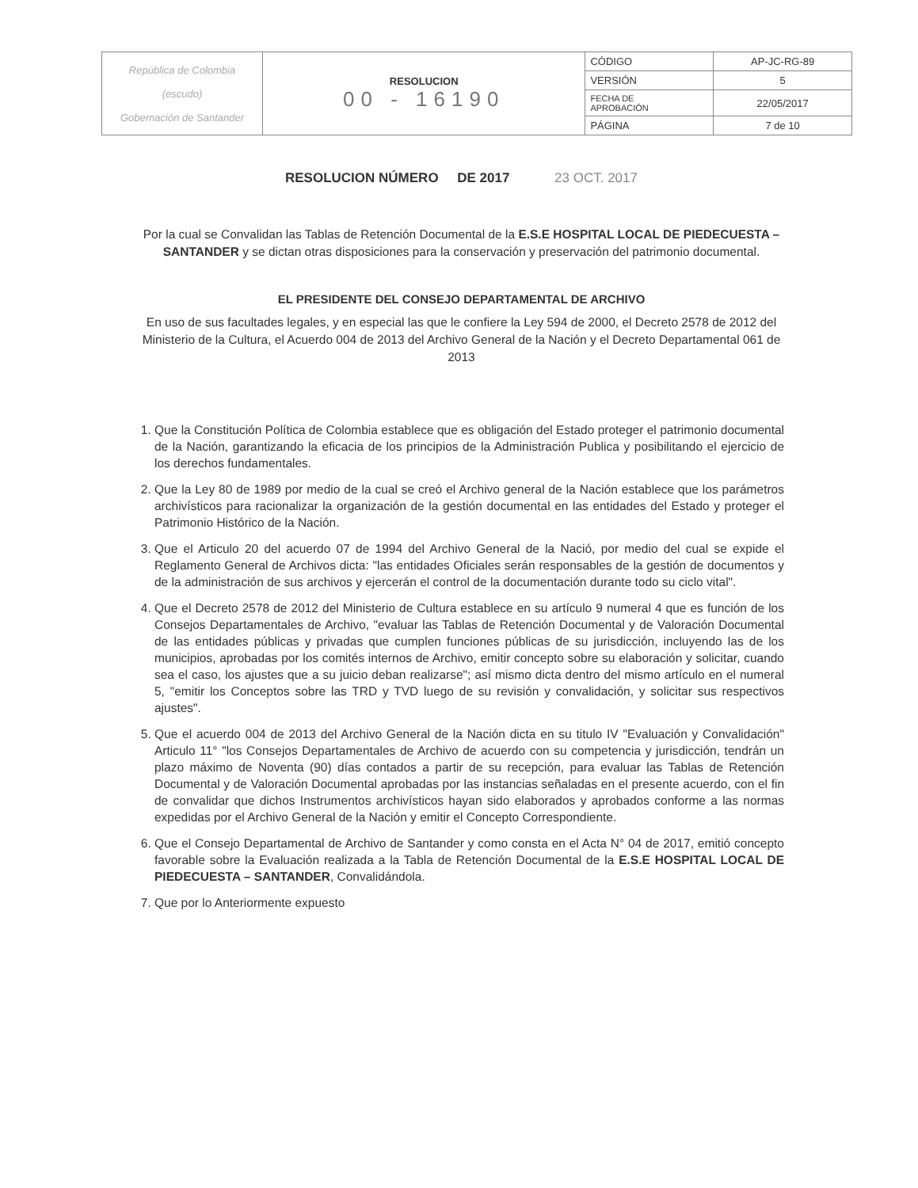| República de Colombia (escudo) Gobernación de Santander | RESOLUCION 00 - 16190 | CÓDIGO | AP-JC-RG-89 |
| | | VERSIÓN | 5 |
| | | FECHA DE APROBACIÓN | 22/05/2017 |
| | | PÁGINA | 7 de 10 |
RESOLUCION NÚMERO DE 2017 23 OCT. 2017
Por la cual se Convalidan las Tablas de Retención Documental de la E.S.E HOSPITAL LOCAL DE PIEDECUESTA – SANTANDER y se dictan otras disposiciones para la conservación y preservación del patrimonio documental.
EL PRESIDENTE DEL CONSEJO DEPARTAMENTAL DE ARCHIVO
En uso de sus facultades legales, y en especial las que le confiere la Ley 594 de 2000, el Decreto 2578 de 2012 del Ministerio de la Cultura, el Acuerdo 004 de 2013 del Archivo General de la Nación y el Decreto Departamental 061 de 2013
1. Que la Constitución Política de Colombia establece que es obligación del Estado proteger el patrimonio documental de la Nación, garantizando la eficacia de los principios de la Administración Publica y posibilitando el ejercicio de los derechos fundamentales.
2. Que la Ley 80 de 1989 por medio de la cual se creó el Archivo general de la Nación establece que los parámetros archivísticos para racionalizar la organización de la gestión documental en las entidades del Estado y proteger el Patrimonio Histórico de la Nación.
3. Que el Articulo 20 del acuerdo 07 de 1994 del Archivo General de la Nació, por medio del cual se expide el Reglamento General de Archivos dicta: "las entidades Oficiales serán responsables de la gestión de documentos y de la administración de sus archivos y ejercerán el control de la documentación durante todo su ciclo vital".
4. Que el Decreto 2578 de 2012 del Ministerio de Cultura establece en su artículo 9 numeral 4 que es función de los Consejos Departamentales de Archivo, "evaluar las Tablas de Retención Documental y de Valoración Documental de las entidades públicas y privadas que cumplen funciones públicas de su jurisdicción, incluyendo las de los municipios, aprobadas por los comités internos de Archivo, emitir concepto sobre su elaboración y solicitar, cuando sea el caso, los ajustes que a su juicio deban realizarse"; así mismo dicta dentro del mismo artículo en el numeral 5, "emitir los Conceptos sobre las TRD y TVD luego de su revisión y convalidación, y solicitar sus respectivos ajustes".
5. Que el acuerdo 004 de 2013 del Archivo General de la Nación dicta en su titulo IV "Evaluación y Convalidación" Articulo 11° "los Consejos Departamentales de Archivo de acuerdo con su competencia y jurisdicción, tendrán un plazo máximo de Noventa (90) días contados a partir de su recepción, para evaluar las Tablas de Retención Documental y de Valoración Documental aprobadas por las instancias señaladas en el presente acuerdo, con el fin de convalidar que dichos Instrumentos archivísticos hayan sido elaborados y aprobados conforme a las normas expedidas por el Archivo General de la Nación y emitir el Concepto Correspondiente.
6. Que el Consejo Departamental de Archivo de Santander y como consta en el Acta N° 04 de 2017, emitió concepto favorable sobre la Evaluación realizada a la Tabla de Retención Documental de la E.S.E HOSPITAL LOCAL DE PIEDECUESTA – SANTANDER, Convalidándola.
7. Que por lo Anteriormente expuesto